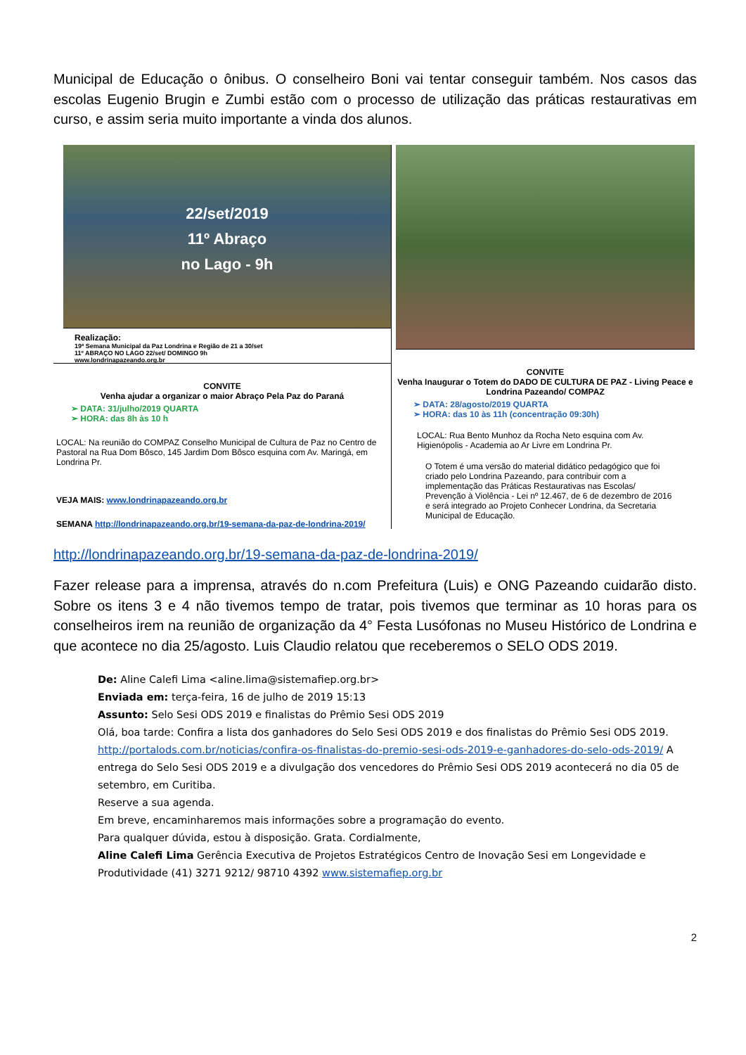Municipal de Educação o ônibus. O conselheiro Boni vai tentar conseguir também. Nos casos das escolas Eugenio Brugin e Zumbi estão com o processo de utilização das práticas restaurativas em curso, e assim seria muito importante a vinda dos alunos.
22/set/2019
11º Abraço
no Lago - 9h
Realização:
19ª Semana Municipal da Paz Londrina e Região de 21 a 30/set
11º ABRAÇO NO LAGO 22/set/ DOMINGO 9h
www.londrinapazeando.org.br
CONVITE
Venha ajudar a organizar o maior Abraço Pela Paz do Paraná
➢ DATA: 31/julho/2019 QUARTA
➢ HORA: das 8h às 10 h
LOCAL: Na reunião do COMPAZ Conselho Municipal de Cultura de Paz no Centro de Pastoral na Rua Dom Bôsco, 145 Jardim Dom Bôsco esquina com Av. Maringá, em Londrina Pr.
VEJA MAIS: www.londrinapazeando.org.br
SEMANA http://londrinapazeando.org.br/19-semana-da-paz-de-londrina-2019/
CONVITE
Venha Inaugurar o Totem do DADO DE CULTURA DE PAZ - Living Peace e Londrina Pazeando/ COMPAZ
➢ DATA: 28/agosto/2019 QUARTA
➢ HORA: das 10 às 11h (concentração 09:30h)
LOCAL: Rua Bento Munhoz da Rocha Neto esquina com Av. Higienópolis - Academia ao Ar Livre em Londrina Pr.
O Totem é uma versão do material didático pedagógico que foi criado pelo Londrina Pazeando, para contribuir com a implementação das Práticas Restaurativas nas Escolas/ Prevenção à Violência - Lei nº 12.467, de 6 de dezembro de 2016 e será integrado ao Projeto Conhecer Londrina, da Secretaria Municipal de Educação.
http://londrinapazeando.org.br/19-semana-da-paz-de-londrina-2019/
Fazer release para a imprensa, através do n.com Prefeitura (Luis) e ONG Pazeando cuidarão disto. Sobre os itens 3 e 4 não tivemos tempo de tratar, pois tivemos que terminar as 10 horas para os conselheiros irem na reunião de organização da 4° Festa Lusófonas no Museu Histórico de Londrina e que acontece no dia 25/agosto. Luis Claudio relatou que receberemos o SELO ODS 2019.
De: Aline Calefi Lima <aline.lima@sistemafiep.org.br>
Enviada em: terça-feira, 16 de julho de 2019 15:13
Assunto: Selo Sesi ODS 2019 e finalistas do Prêmio Sesi ODS 2019
Olá, boa tarde: Confira a lista dos ganhadores do Selo Sesi ODS 2019 e dos finalistas do Prêmio Sesi ODS 2019. http://portalods.com.br/noticias/confira-os-finalistas-do-premio-sesi-ods-2019-e-ganhadores-do-selo-ods-2019/ A entrega do Selo Sesi ODS 2019 e a divulgação dos vencedores do Prêmio Sesi ODS 2019 acontecerá no dia 05 de setembro, em Curitiba.
Reserve a sua agenda.
Em breve, encaminharemos mais informações sobre a programação do evento.
Para qualquer dúvida, estou à disposição. Grata. Cordialmente,
Aline Calefi Lima Gerência Executiva de Projetos Estratégicos Centro de Inovação Sesi em Longevidade e Produtividade (41) 3271 9212/ 98710 4392 www.sistemafiep.org.br
2